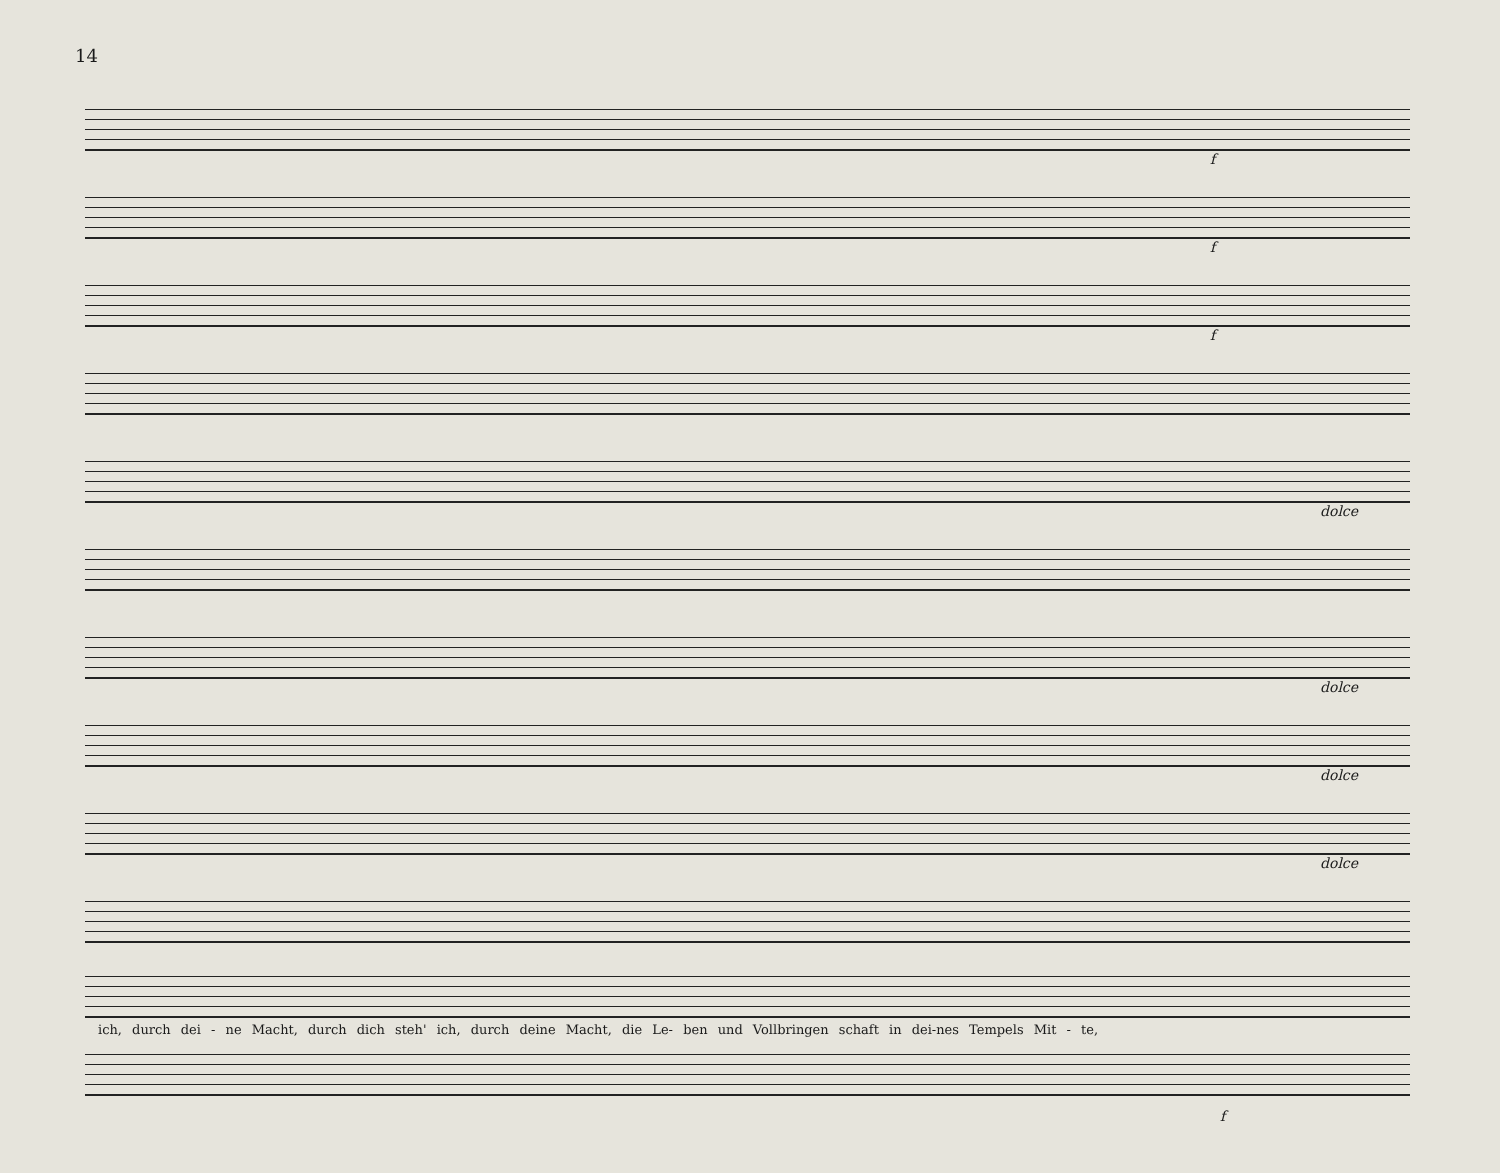14
f
f
f
dolce
dolce
dolce
dolce
ich, durch dei - ne Macht, durch dich steh' ich, durch deine Macht, die Le- ben und Vollbringen schaft in dei-nes Tempels Mit - te,
f